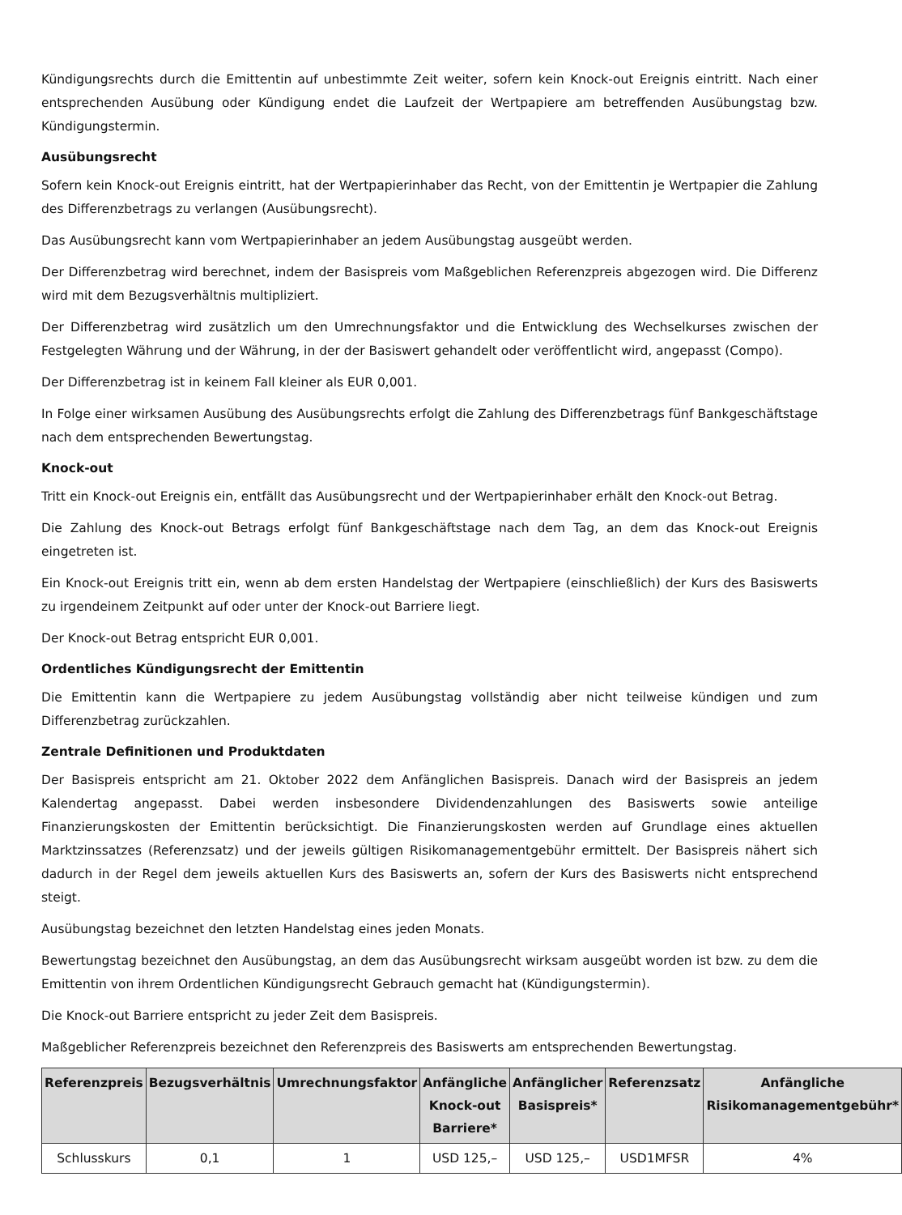Kündigungsrechts durch die Emittentin auf unbestimmte Zeit weiter, sofern kein Knock-out Ereignis eintritt. Nach einer entsprechenden Ausübung oder Kündigung endet die Laufzeit der Wertpapiere am betreffenden Ausübungstag bzw. Kündigungstermin.
Ausübungsrecht
Sofern kein Knock-out Ereignis eintritt, hat der Wertpapierinhaber das Recht, von der Emittentin je Wertpapier die Zahlung des Differenzbetrags zu verlangen (Ausübungsrecht).
Das Ausübungsrecht kann vom Wertpapierinhaber an jedem Ausübungstag ausgeübt werden.
Der Differenzbetrag wird berechnet, indem der Basispreis vom Maßgeblichen Referenzpreis abgezogen wird. Die Differenz wird mit dem Bezugsverhältnis multipliziert.
Der Differenzbetrag wird zusätzlich um den Umrechnungsfaktor und die Entwicklung des Wechselkurses zwischen der Festgelegten Währung und der Währung, in der der Basiswert gehandelt oder veröffentlicht wird, angepasst (Compo).
Der Differenzbetrag ist in keinem Fall kleiner als EUR 0,001.
In Folge einer wirksamen Ausübung des Ausübungsrechts erfolgt die Zahlung des Differenzbetrags fünf Bankgeschäftstage nach dem entsprechenden Bewertungstag.
Knock-out
Tritt ein Knock-out Ereignis ein, entfällt das Ausübungsrecht und der Wertpapierinhaber erhält den Knock-out Betrag.
Die Zahlung des Knock-out Betrags erfolgt fünf Bankgeschäftstage nach dem Tag, an dem das Knock-out Ereignis eingetreten ist.
Ein Knock-out Ereignis tritt ein, wenn ab dem ersten Handelstag der Wertpapiere (einschließlich) der Kurs des Basiswerts zu irgendeinem Zeitpunkt auf oder unter der Knock-out Barriere liegt.
Der Knock-out Betrag entspricht EUR 0,001.
Ordentliches Kündigungsrecht der Emittentin
Die Emittentin kann die Wertpapiere zu jedem Ausübungstag vollständig aber nicht teilweise kündigen und zum Differenzbetrag zurückzahlen.
Zentrale Definitionen und Produktdaten
Der Basispreis entspricht am 21. Oktober 2022 dem Anfänglichen Basispreis. Danach wird der Basispreis an jedem Kalendertag angepasst. Dabei werden insbesondere Dividendenzahlungen des Basiswerts sowie anteilige Finanzierungskosten der Emittentin berücksichtigt. Die Finanzierungskosten werden auf Grundlage eines aktuellen Marktzinssatzes (Referenzsatz) und der jeweils gültigen Risikomanagementgebühr ermittelt. Der Basispreis nähert sich dadurch in der Regel dem jeweils aktuellen Kurs des Basiswerts an, sofern der Kurs des Basiswerts nicht entsprechend steigt.
Ausübungstag bezeichnet den letzten Handelstag eines jeden Monats.
Bewertungstag bezeichnet den Ausübungstag, an dem das Ausübungsrecht wirksam ausgeübt worden ist bzw. zu dem die Emittentin von ihrem Ordentlichen Kündigungsrecht Gebrauch gemacht hat (Kündigungstermin).
Die Knock-out Barriere entspricht zu jeder Zeit dem Basispreis.
Maßgeblicher Referenzpreis bezeichnet den Referenzpreis des Basiswerts am entsprechenden Bewertungstag.
| Referenzpreis | Bezugsverhältnis | Umrechnungsfaktor | Anfängliche Knock-out Barriere* | Anfänglicher Basispreis* | Referenzsatz | Anfängliche Risikomanagementgebühr* |
| --- | --- | --- | --- | --- | --- | --- |
| Schlusskurs | 0,1 | 1 | USD 125,– | USD 125,– | USD1MFSR | 4% |